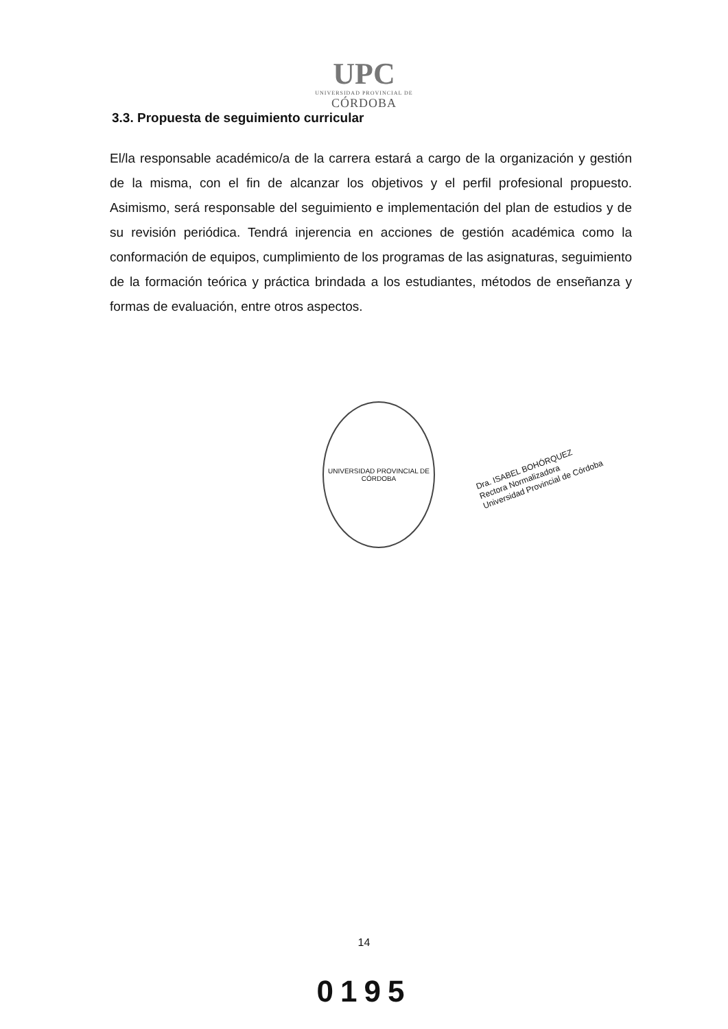UPC
UNIVERSIDAD PROVINCIAL DE
CÓRDOBA
3.3. Propuesta de seguimiento curricular
El/la responsable académico/a de la carrera estará a cargo de la organización y gestión de la misma, con el fin de alcanzar los objetivos y el perfil profesional propuesto. Asimismo, será responsable del seguimiento e implementación del plan de estudios y de su revisión periódica. Tendrá injerencia en acciones de gestión académica como la conformación de equipos, cumplimiento de los programas de las asignaturas, seguimiento de la formación teórica y práctica brindada a los estudiantes, métodos de enseñanza y formas de evaluación, entre otros aspectos.
UNIVERSIDAD PROVINCIAL DE CÓRDOBA
Dra. ISABEL BOHÓRQUEZ
Rectora Normalizadora
Universidad Provincial de Córdoba
14
0195